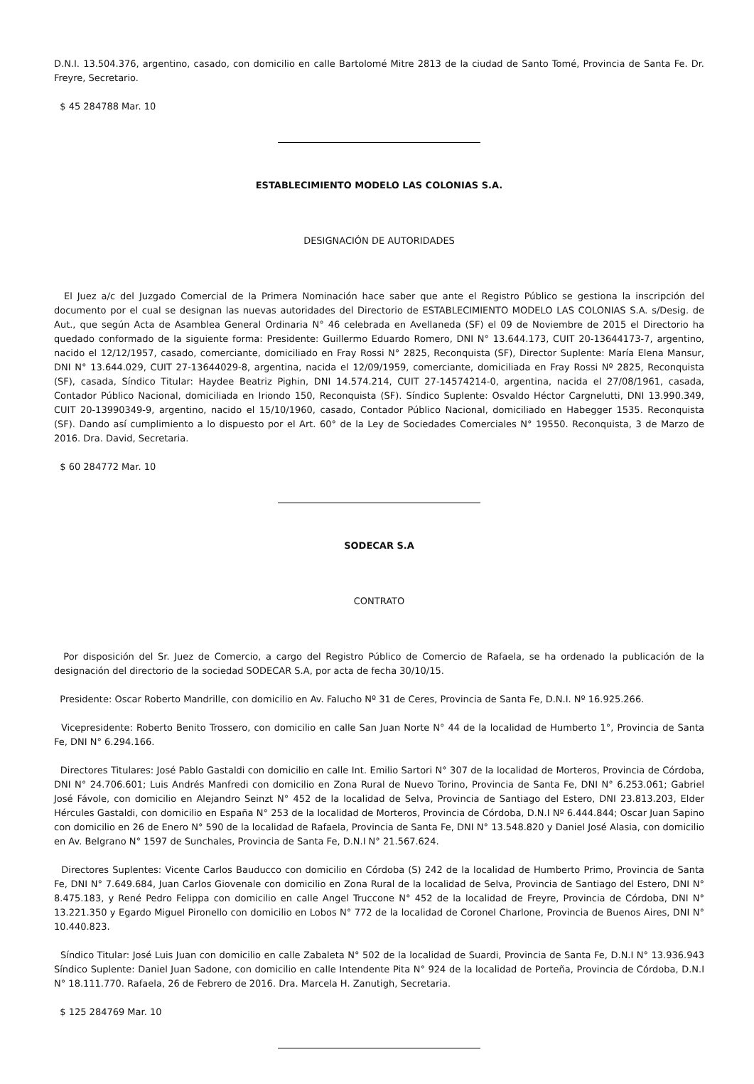D.N.I. 13.504.376, argentino, casado, con domicilio en calle Bartolomé Mitre 2813 de la ciudad de Santo Tomé, Provincia de Santa Fe. Dr. Freyre, Secretario.
$ 45 284788 Mar. 10
ESTABLECIMIENTO MODELO LAS COLONIAS S.A.
DESIGNACIÓN DE AUTORIDADES
El Juez a/c del Juzgado Comercial de la Primera Nominación hace saber que ante el Registro Público se gestiona la inscripción del documento por el cual se designan las nuevas autoridades del Directorio de ESTABLECIMIENTO MODELO LAS COLONIAS S.A. s/Desig. de Aut., que según Acta de Asamblea General Ordinaria N° 46 celebrada en Avellaneda (SF) el 09 de Noviembre de 2015 el Directorio ha quedado conformado de la siguiente forma: Presidente: Guillermo Eduardo Romero, DNI N° 13.644.173, CUIT 20-13644173-7, argentino, nacido el 12/12/1957, casado, comerciante, domiciliado en Fray Rossi N° 2825, Reconquista (SF), Director Suplente: María Elena Mansur, DNI N° 13.644.029, CUIT 27-13644029-8, argentina, nacida el 12/09/1959, comerciante, domiciliada en Fray Rossi Nº 2825, Reconquista (SF), casada, Síndico Titular: Haydee Beatriz Pighin, DNI 14.574.214, CUIT 27-14574214-0, argentina, nacida el 27/08/1961, casada, Contador Público Nacional, domiciliada en Iriondo 150, Reconquista (SF). Síndico Suplente: Osvaldo Héctor Cargnelutti, DNI 13.990.349, CUIT 20-13990349-9, argentino, nacido el 15/10/1960, casado, Contador Público Nacional, domiciliado en Habegger 1535. Reconquista (SF). Dando así cumplimiento a lo dispuesto por el Art. 60° de la Ley de Sociedades Comerciales N° 19550. Reconquista, 3 de Marzo de 2016. Dra. David, Secretaria.
$ 60 284772 Mar. 10
SODECAR S.A
CONTRATO
Por disposición del Sr. Juez de Comercio, a cargo del Registro Público de Comercio de Rafaela, se ha ordenado la publicación de la designación del directorio de la sociedad SODECAR S.A, por acta de fecha 30/10/15.
Presidente: Oscar Roberto Mandrille, con domicilio en Av. Falucho Nº 31 de Ceres, Provincia de Santa Fe, D.N.I. Nº 16.925.266.
Vicepresidente: Roberto Benito Trossero, con domicilio en calle San Juan Norte N° 44 de la localidad de Humberto 1°, Provincia de Santa Fe, DNI N° 6.294.166.
Directores Titulares: José Pablo Gastaldi con domicilio en calle Int. Emilio Sartori N° 307 de la localidad de Morteros, Provincia de Córdoba, DNI N° 24.706.601; Luis Andrés Manfredi con domicilio en Zona Rural de Nuevo Torino, Provincia de Santa Fe, DNI N° 6.253.061; Gabriel José Fávole, con domicilio en Alejandro Seinzt N° 452 de la localidad de Selva, Provincia de Santiago del Estero, DNI 23.813.203, Elder Hércules Gastaldi, con domicilio en España N° 253 de la localidad de Morteros, Provincia de Córdoba, D.N.I Nº 6.444.844; Oscar Juan Sapino con domicilio en 26 de Enero N° 590 de la localidad de Rafaela, Provincia de Santa Fe, DNI N° 13.548.820 y Daniel José Alasia, con domicilio en Av. Belgrano N° 1597 de Sunchales, Provincia de Santa Fe, D.N.I N° 21.567.624.
Directores Suplentes: Vicente Carlos Bauducco con domicilio en Córdoba (S) 242 de la localidad de Humberto Primo, Provincia de Santa Fe, DNI N° 7.649.684, Juan Carlos Giovenale con domicilio en Zona Rural de la localidad de Selva, Provincia de Santiago del Estero, DNI N° 8.475.183, y René Pedro Felippa con domicilio en calle Angel Truccone N° 452 de la localidad de Freyre, Provincia de Córdoba, DNI N° 13.221.350 y Egardo Miguel Pironello con domicilio en Lobos N° 772 de la localidad de Coronel Charlone, Provincia de Buenos Aires, DNI N° 10.440.823.
Síndico Titular: José Luis Juan con domicilio en calle Zabaleta N° 502 de la localidad de Suardi, Provincia de Santa Fe, D.N.I N° 13.936.943 Síndico Suplente: Daniel Juan Sadone, con domicilio en calle Intendente Pita N° 924 de la localidad de Porteña, Provincia de Córdoba, D.N.I N° 18.111.770. Rafaela, 26 de Febrero de 2016. Dra. Marcela H. Zanutigh, Secretaria.
$ 125 284769 Mar. 10